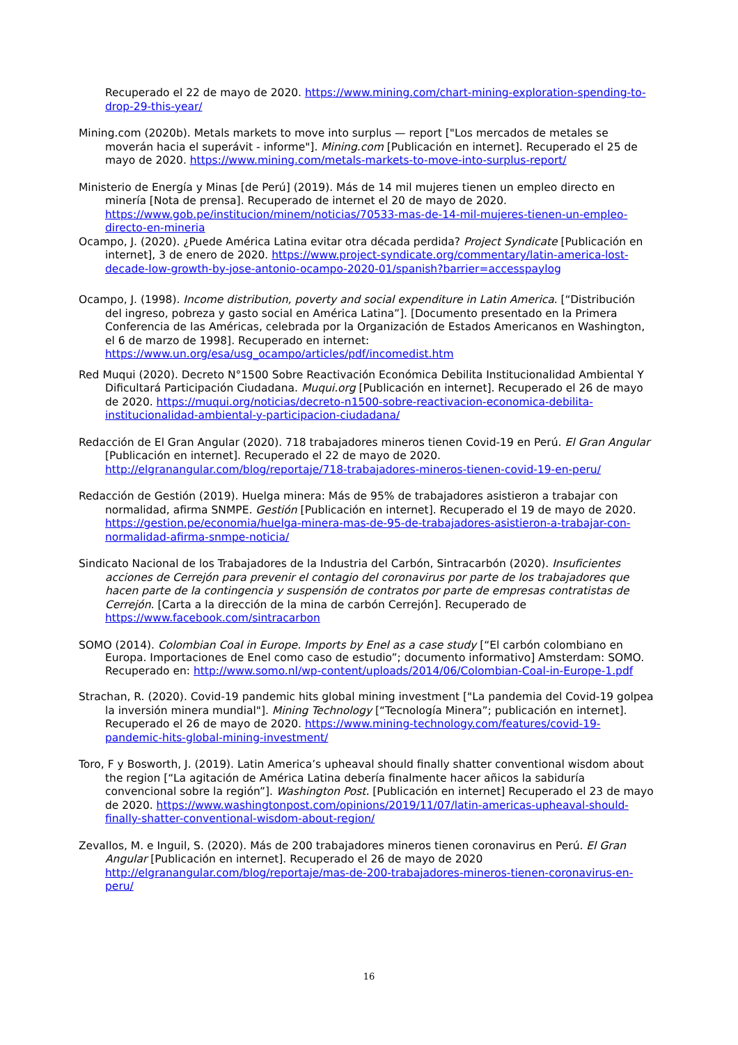Recuperado el 22 de mayo de 2020. https://www.mining.com/chart-mining-exploration-spending-to-drop-29-this-year/
Mining.com (2020b). Metals markets to move into surplus — report ["Los mercados de metales se moverán hacia el superávit - informe"]. Mining.com [Publicación en internet]. Recuperado el 25 de mayo de 2020. https://www.mining.com/metals-markets-to-move-into-surplus-report/
Ministerio de Energía y Minas [de Perú] (2019). Más de 14 mil mujeres tienen un empleo directo en minería [Nota de prensa]. Recuperado de internet el 20 de mayo de 2020. https://www.gob.pe/institucion/minem/noticias/70533-mas-de-14-mil-mujeres-tienen-un-empleo-directo-en-mineria
Ocampo, J. (2020). ¿Puede América Latina evitar otra década perdida? Project Syndicate [Publicación en internet], 3 de enero de 2020. https://www.project-syndicate.org/commentary/latin-america-lost-decade-low-growth-by-jose-antonio-ocampo-2020-01/spanish?barrier=accesspaylog
Ocampo, J. (1998). Income distribution, poverty and social expenditure in Latin America. [“Distribución del ingreso, pobreza y gasto social en América Latina”]. [Documento presentado en la Primera Conferencia de las Américas, celebrada por la Organización de Estados Americanos en Washington, el 6 de marzo de 1998]. Recuperado en internet: https://www.un.org/esa/usg_ocampo/articles/pdf/incomedist.htm
Red Muqui (2020). Decreto N°1500 Sobre Reactivación Económica Debilita Institucionalidad Ambiental Y Dificultará Participación Ciudadana. Muqui.org [Publicación en internet]. Recuperado el 26 de mayo de 2020. https://muqui.org/noticias/decreto-n1500-sobre-reactivacion-economica-debilita-institucionalidad-ambiental-y-participacion-ciudadana/
Redacción de El Gran Angular (2020). 718 trabajadores mineros tienen Covid-19 en Perú. El Gran Angular [Publicación en internet]. Recuperado el 22 de mayo de 2020. http://elgranangular.com/blog/reportaje/718-trabajadores-mineros-tienen-covid-19-en-peru/
Redacción de Gestión (2019). Huelga minera: Más de 95% de trabajadores asistieron a trabajar con normalidad, afirma SNMPE. Gestión [Publicación en internet]. Recuperado el 19 de mayo de 2020. https://gestion.pe/economia/huelga-minera-mas-de-95-de-trabajadores-asistieron-a-trabajar-con-normalidad-afirma-snmpe-noticia/
Sindicato Nacional de los Trabajadores de la Industria del Carbón, Sintracarbón (2020). Insuficientes acciones de Cerrejón para prevenir el contagio del coronavirus por parte de los trabajadores que hacen parte de la contingencia y suspensión de contratos por parte de empresas contratistas de Cerrejón. [Carta a la dirección de la mina de carbón Cerrejón]. Recuperado de https://www.facebook.com/sintracarbon
SOMO (2014). Colombian Coal in Europe. Imports by Enel as a case study [“El carbón colombiano en Europa. Importaciones de Enel como caso de estudio”; documento informativo] Amsterdam: SOMO. Recuperado en: http://www.somo.nl/wp-content/uploads/2014/06/Colombian-Coal-in-Europe-1.pdf
Strachan, R. (2020). Covid-19 pandemic hits global mining investment ["La pandemia del Covid-19 golpea la inversión minera mundial"]. Mining Technology [“Tecnología Minera”; publicación en internet]. Recuperado el 26 de mayo de 2020. https://www.mining-technology.com/features/covid-19-pandemic-hits-global-mining-investment/
Toro, F y Bosworth, J. (2019). Latin America’s upheaval should finally shatter conventional wisdom about the region [“La agitación de América Latina debería finalmente hacer añicos la sabiduría convencional sobre la región”]. Washington Post. [Publicación en internet] Recuperado el 23 de mayo de 2020. https://www.washingtonpost.com/opinions/2019/11/07/latin-americas-upheaval-should-finally-shatter-conventional-wisdom-about-region/
Zevallos, M. e Inguil, S. (2020). Más de 200 trabajadores mineros tienen coronavirus en Perú. El Gran Angular [Publicación en internet]. Recuperado el 26 de mayo de 2020 http://elgranangular.com/blog/reportaje/mas-de-200-trabajadores-mineros-tienen-coronavirus-en-peru/
16